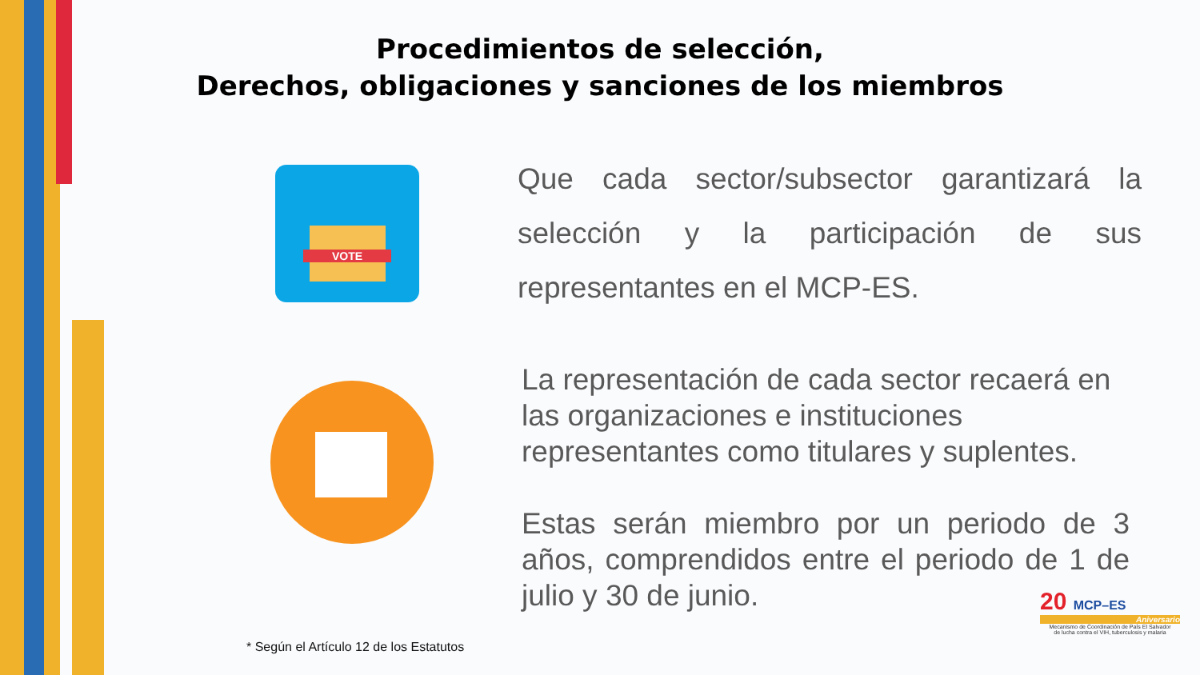Procedimientos de selección,
Derechos, obligaciones y sanciones de los miembros
VOTE
Que cada sector/subsector garantizará la selección y la participación de sus
representantes en el MCP-ES.
La representación de cada sector recaerá en las organizaciones e instituciones representantes como titulares y suplentes.
Estas serán miembro por un periodo de 3 años, comprendidos entre el periodo de 1 de julio y 30 de junio.
* Según el Artículo 12 de los Estatutos
20 MCP–ES
Aniversario
Mecanismo de Coordinación de País El Salvador
de lucha contra el VIH, tuberculosis y malaria